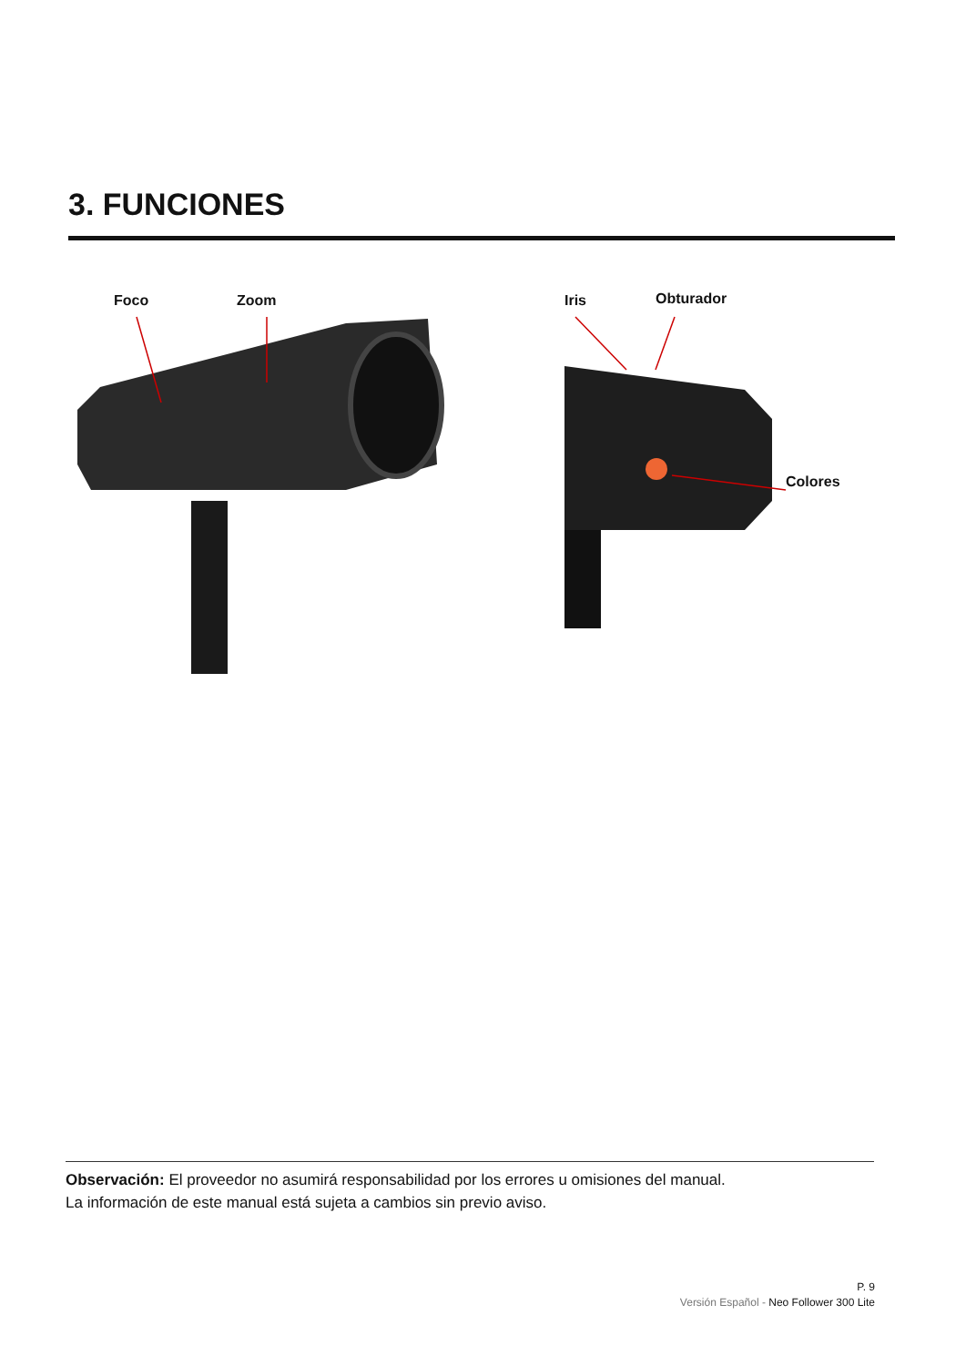3. FUNCIONES
Foco Zoom Iris Obturador
Colores
Observación: El proveedor no asumirá responsabilidad por los errores u omisiones del manual.
La información de este manual está sujeta a cambios sin previo aviso.
P. 9
Versión Español - Neo Follower 300 Lite